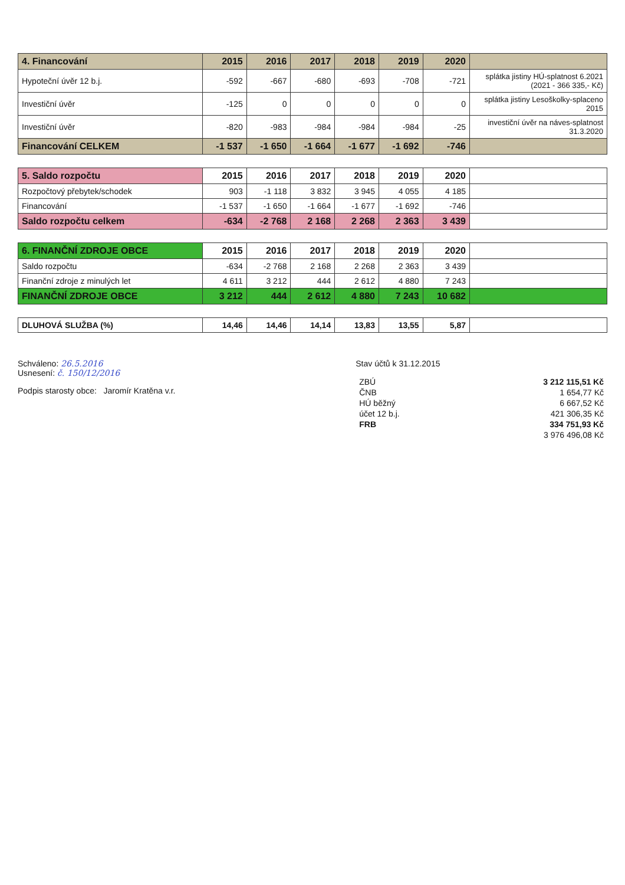| 4. Financování | 2015 | 2016 | 2017 | 2018 | 2019 | 2020 | |
| --- | --- | --- | --- | --- | --- | --- | --- |
| Hypoteční úvěr 12 b.j. | -592 | -667 | -680 | -693 | -708 | -721 | splátka jistiny HÚ-splatnost 6.2021 (2021 - 366 335,- Kč) |
| Investiční úvěr | -125 | 0 | 0 | 0 | 0 | 0 | splátka jistiny Lesoškolky-splaceno 2015 |
| Investiční úvěr | -820 | -983 | -984 | -984 | -984 | -25 | investiční úvěr na náves-splatnost 31.3.2020 |
| Financování CELKEM | -1 537 | -1 650 | -1 664 | -1 677 | -1 692 | -746 | |
| 5. Saldo rozpočtu | 2015 | 2016 | 2017 | 2018 | 2019 | 2020 | |
| Rozpočtový přebytek/schodek | 903 | -1 118 | 3 832 | 3 945 | 4 055 | 4 185 | |
| Financování | -1 537 | -1 650 | -1 664 | -1 677 | -1 692 | -746 | |
| Saldo rozpočtu celkem | -634 | -2 768 | 2 168 | 2 268 | 2 363 | 3 439 | |
| 6. FINANČNÍ ZDROJE OBCE | 2015 | 2016 | 2017 | 2018 | 2019 | 2020 | |
| Saldo rozpočtu | -634 | -2 768 | 2 168 | 2 268 | 2 363 | 3 439 | |
| Finanční zdroje z minulých let | 4 611 | 3 212 | 444 | 2 612 | 4 880 | 7 243 | |
| FINANČNÍ ZDROJE OBCE | 3 212 | 444 | 2 612 | 4 880 | 7 243 | 10 682 | |
| DLUHOVÁ SLUŽBA (%) | 14,46 | 14,46 | 14,14 | 13,83 | 13,55 | 5,87 | |
Schváleno: 26.5.2016
Usnesení: č. 150/12/2016
Podpis starosty obce: Jaromír Kratěna v.r.
Stav účtů k 31.12.2015
| ZBÚ | 3 212 115,51 Kč |
| ČNB | 1 654,77 Kč |
| HÚ běžný | 6 667,52 Kč |
| účet 12 b.j. | 421 306,35 Kč |
| FRB | 334 751,93 Kč |
| | 3 976 496,08 Kč |